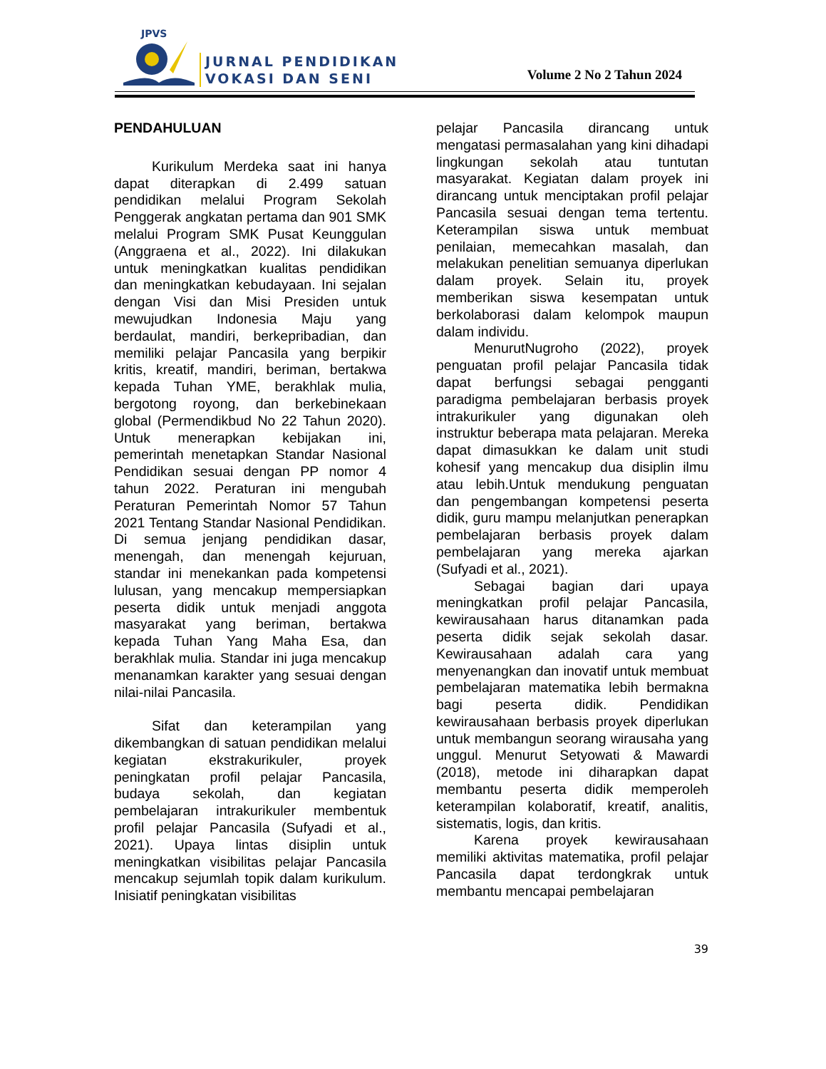JPVS
JURNAL PENDIDIKAN
VOKASI DAN SENI
Volume 2 No 2 Tahun 2024
PENDAHULUAN
Kurikulum Merdeka saat ini hanya dapat diterapkan di 2.499 satuan pendidikan melalui Program Sekolah Penggerak angkatan pertama dan 901 SMK melalui Program SMK Pusat Keunggulan (Anggraena et al., 2022). Ini dilakukan untuk meningkatkan kualitas pendidikan dan meningkatkan kebudayaan. Ini sejalan dengan Visi dan Misi Presiden untuk mewujudkan Indonesia Maju yang berdaulat, mandiri, berkepribadian, dan memiliki pelajar Pancasila yang berpikir kritis, kreatif, mandiri, beriman, bertakwa kepada Tuhan YME, berakhlak mulia, bergotong royong, dan berkebinekaan global (Permendikbud No 22 Tahun 2020). Untuk menerapkan kebijakan ini, pemerintah menetapkan Standar Nasional Pendidikan sesuai dengan PP nomor 4 tahun 2022. Peraturan ini mengubah Peraturan Pemerintah Nomor 57 Tahun 2021 Tentang Standar Nasional Pendidikan. Di semua jenjang pendidikan dasar, menengah, dan menengah kejuruan, standar ini menekankan pada kompetensi lulusan, yang mencakup mempersiapkan peserta didik untuk menjadi anggota masyarakat yang beriman, bertakwa kepada Tuhan Yang Maha Esa, dan berakhlak mulia. Standar ini juga mencakup menanamkan karakter yang sesuai dengan nilai-nilai Pancasila.
Sifat dan keterampilan yang dikembangkan di satuan pendidikan melalui kegiatan ekstrakurikuler, proyek peningkatan profil pelajar Pancasila, budaya sekolah, dan kegiatan pembelajaran intrakurikuler membentuk profil pelajar Pancasila (Sufyadi et al., 2021). Upaya lintas disiplin untuk meningkatkan visibilitas pelajar Pancasila mencakup sejumlah topik dalam kurikulum. Inisiatif peningkatan visibilitas
pelajar Pancasila dirancang untuk mengatasi permasalahan yang kini dihadapi lingkungan sekolah atau tuntutan masyarakat. Kegiatan dalam proyek ini dirancang untuk menciptakan profil pelajar Pancasila sesuai dengan tema tertentu. Keterampilan siswa untuk membuat penilaian, memecahkan masalah, dan melakukan penelitian semuanya diperlukan dalam proyek. Selain itu, proyek memberikan siswa kesempatan untuk berkolaborasi dalam kelompok maupun dalam individu.
MenurutNugroho (2022), proyek penguatan profil pelajar Pancasila tidak dapat berfungsi sebagai pengganti paradigma pembelajaran berbasis proyek intrakurikuler yang digunakan oleh instruktur beberapa mata pelajaran. Mereka dapat dimasukkan ke dalam unit studi kohesif yang mencakup dua disiplin ilmu atau lebih.Untuk mendukung penguatan dan pengembangan kompetensi peserta didik, guru mampu melanjutkan penerapkan pembelajaran berbasis proyek dalam pembelajaran yang mereka ajarkan (Sufyadi et al., 2021).
Sebagai bagian dari upaya meningkatkan profil pelajar Pancasila, kewirausahaan harus ditanamkan pada peserta didik sejak sekolah dasar. Kewirausahaan adalah cara yang menyenangkan dan inovatif untuk membuat pembelajaran matematika lebih bermakna bagi peserta didik. Pendidikan kewirausahaan berbasis proyek diperlukan untuk membangun seorang wirausaha yang unggul. Menurut Setyowati & Mawardi (2018), metode ini diharapkan dapat membantu peserta didik memperoleh keterampilan kolaboratif, kreatif, analitis, sistematis, logis, dan kritis.
Karena proyek kewirausahaan memiliki aktivitas matematika, profil pelajar Pancasila dapat terdongkrak untuk membantu mencapai pembelajaran
39